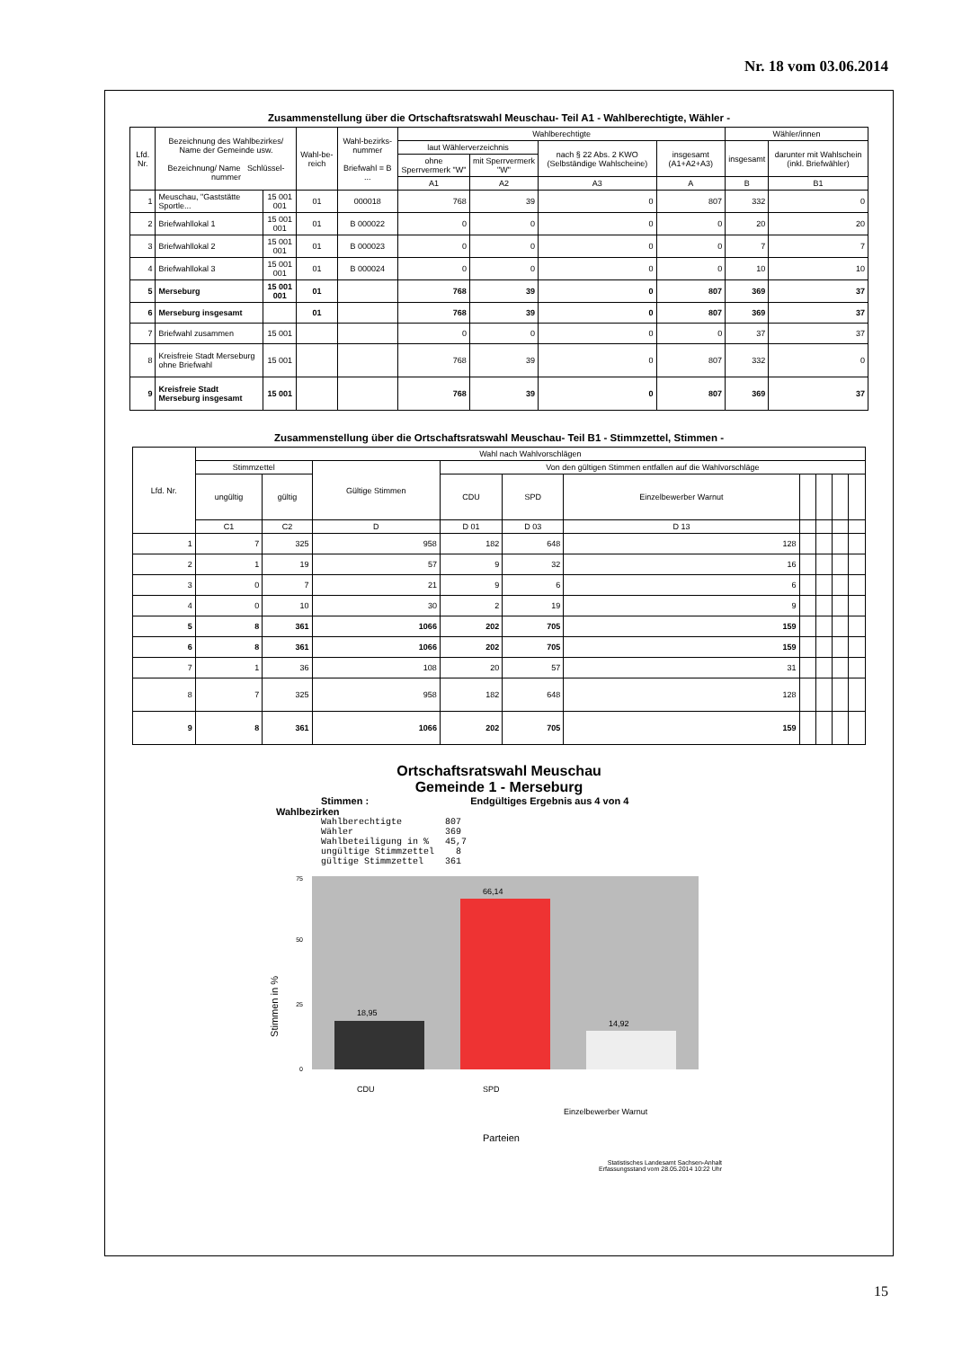Nr. 18 vom 03.06.2014
Zusammenstellung über die Ortschaftsratswahl Meuschau- Teil A1 - Wahlberechtigte, Wähler -
| Lfd. Nr. | Bezeichnung des Wahlbezirkes/ Name der Gemeinde usw. Bezeichnung/ Name Schlüssel-nummer | | Wahl-be-reich | Wahl-bezirks-nummer Briefwahl = B ... | Wahlberechtigte | | | | Wähler/innen | |
| --- | --- | --- | --- | --- | --- | --- | --- | --- | --- | --- |
| | | | | | laut Wählerverzeichnis | | nach § 22 Abs. 2 KWO (Selbständige Wahlscheine) | insgesamt (A1+A2+A3) | insgesamt | darunter mit Wahlschein (inkl. Briefwähler) |
| | | | | | ohne Sperrvermerk "W" | mit Sperrvermerk "W" | | | | |
| | | | | | A1 | A2 | A3 | A | B | B1 |
| 1 | Meuschau, "Gaststätte Sportle... | 15 001 001 | 01 | 000018 | 768 | 39 | 0 | 807 | 332 | 0 |
| 2 | Briefwahllokal 1 | 15 001 001 | 01 | B 000022 | 0 | 0 | 0 | 0 | 20 | 20 |
| 3 | Briefwahllokal 2 | 15 001 001 | 01 | B 000023 | 0 | 0 | 0 | 0 | 7 | 7 |
| 4 | Briefwahllokal 3 | 15 001 001 | 01 | B 000024 | 0 | 0 | 0 | 0 | 10 | 10 |
| 5 | Merseburg | 15 001 001 | 01 | | 768 | 39 | 0 | 807 | 369 | 37 |
| 6 | Merseburg insgesamt | | 01 | | 768 | 39 | 0 | 807 | 369 | 37 |
| 7 | Briefwahl zusammen | 15 001 | | | 0 | 0 | 0 | 0 | 37 | 37 |
| 8 | Kreisfreie Stadt Merseburg ohne Briefwahl | 15 001 | | | 768 | 39 | 0 | 807 | 332 | 0 |
| 9 | Kreisfreie Stadt Merseburg insgesamt | 15 001 | | | 768 | 39 | 0 | 807 | 369 | 37 |
Zusammenstellung über die Ortschaftsratswahl Meuschau- Teil B1 - Stimmzettel, Stimmen -
| Lfd. Nr. | Wahl nach Wahlvorschlägen | | | | | | | | | |
| --- | --- | --- | --- | --- | --- | --- | --- | --- | --- | --- |
| | Stimmzettel | | Gültige Stimmen | Von den gültigen Stimmen entfallen auf die Wahlvorschläge | | | | | | |
| | ungültig | gültig | | CDU | SPD | Einzelbewerber Warnut | | | | |
| | C1 | C2 | D | D 01 | D 03 | D 13 | | | | |
| 1 | 7 | 325 | 958 | 182 | 648 | 128 | | | | |
| 2 | 1 | 19 | 57 | 9 | 32 | 16 | | | | |
| 3 | 0 | 7 | 21 | 9 | 6 | 6 | | | | |
| 4 | 0 | 10 | 30 | 2 | 19 | 9 | | | | |
| 5 | 8 | 361 | 1066 | 202 | 705 | 159 | | | | |
| 6 | 8 | 361 | 1066 | 202 | 705 | 159 | | | | |
| 7 | 1 | 36 | 108 | 20 | 57 | 31 | | | | |
| 8 | 7 | 325 | 958 | 182 | 648 | 128 | | | | |
| 9 | 8 | 361 | 1066 | 202 | 705 | 159 | | | | |
Ortschaftsratswahl Meuschau
Gemeinde 1 - Merseburg
Stimmen : Endgültiges Ergebnis aus 4 von 4
Wahlbezirken
Wahlberechtigte        807
Wähler                 369
Wahlbeteiligung in %   45,7
ungültige Stimmzettel    8
gültige Stimmzettel    361
Stimmen in %
0
25
50
75
18,95
66,14
14,92
CDU
SPD
Einzelbewerber Warnut
Parteien
Statistisches Landesamt Sachsen-Anhalt
Erfassungsstand vom 28.05.2014 10:22 Uhr
15